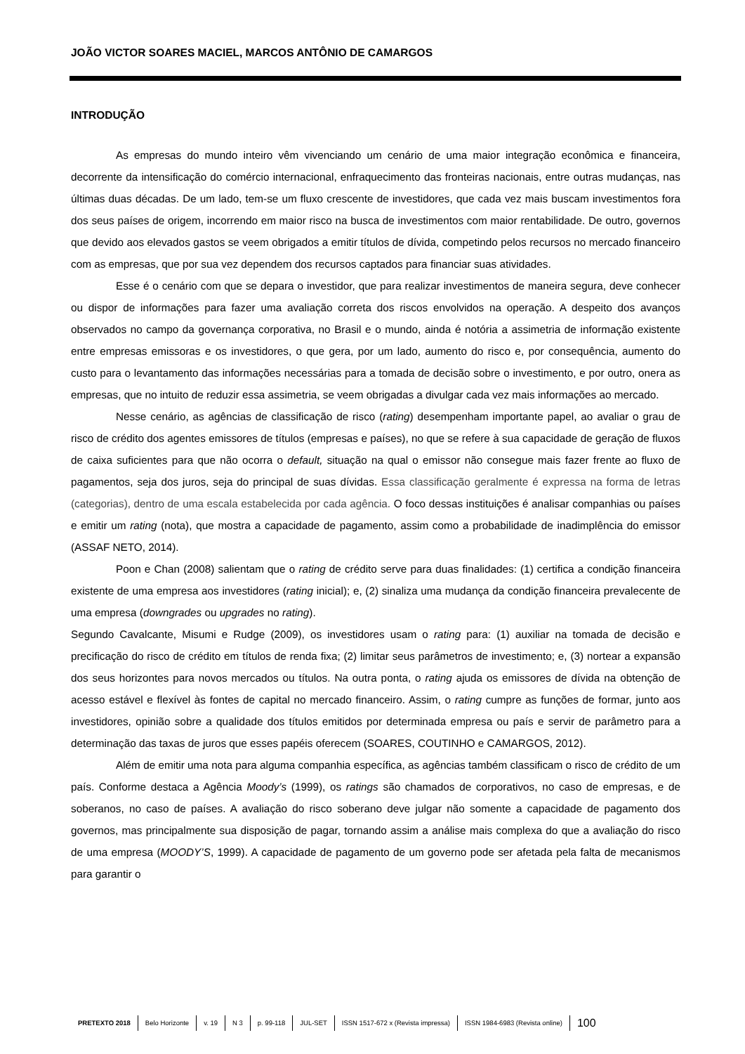JOÃO VICTOR SOARES MACIEL, MARCOS ANTÔNIO DE CAMARGOS
INTRODUÇÃO
As empresas do mundo inteiro vêm vivenciando um cenário de uma maior integração econômica e financeira, decorrente da intensificação do comércio internacional, enfraquecimento das fronteiras nacionais, entre outras mudanças, nas últimas duas décadas. De um lado, tem-se um fluxo crescente de investidores, que cada vez mais buscam investimentos fora dos seus países de origem, incorrendo em maior risco na busca de investimentos com maior rentabilidade. De outro, governos que devido aos elevados gastos se veem obrigados a emitir títulos de dívida, competindo pelos recursos no mercado financeiro com as empresas, que por sua vez dependem dos recursos captados para financiar suas atividades.
Esse é o cenário com que se depara o investidor, que para realizar investimentos de maneira segura, deve conhecer ou dispor de informações para fazer uma avaliação correta dos riscos envolvidos na operação. A despeito dos avanços observados no campo da governança corporativa, no Brasil e o mundo, ainda é notória a assimetria de informação existente entre empresas emissoras e os investidores, o que gera, por um lado, aumento do risco e, por consequência, aumento do custo para o levantamento das informações necessárias para a tomada de decisão sobre o investimento, e por outro, onera as empresas, que no intuito de reduzir essa assimetria, se veem obrigadas a divulgar cada vez mais informações ao mercado.
Nesse cenário, as agências de classificação de risco (rating) desempenham importante papel, ao avaliar o grau de risco de crédito dos agentes emissores de títulos (empresas e países), no que se refere à sua capacidade de geração de fluxos de caixa suficientes para que não ocorra o default, situação na qual o emissor não consegue mais fazer frente ao fluxo de pagamentos, seja dos juros, seja do principal de suas dívidas. Essa classificação geralmente é expressa na forma de letras (categorias), dentro de uma escala estabelecida por cada agência. O foco dessas instituições é analisar companhias ou países e emitir um rating (nota), que mostra a capacidade de pagamento, assim como a probabilidade de inadimplência do emissor (ASSAF NETO, 2014).
Poon e Chan (2008) salientam que o rating de crédito serve para duas finalidades: (1) certifica a condição financeira existente de uma empresa aos investidores (rating inicial); e, (2) sinaliza uma mudança da condição financeira prevalecente de uma empresa (downgrades ou upgrades no rating).
Segundo Cavalcante, Misumi e Rudge (2009), os investidores usam o rating para: (1) auxiliar na tomada de decisão e precificação do risco de crédito em títulos de renda fixa; (2) limitar seus parâmetros de investimento; e, (3) nortear a expansão dos seus horizontes para novos mercados ou títulos. Na outra ponta, o rating ajuda os emissores de dívida na obtenção de acesso estável e flexível às fontes de capital no mercado financeiro. Assim, o rating cumpre as funções de formar, junto aos investidores, opinião sobre a qualidade dos títulos emitidos por determinada empresa ou país e servir de parâmetro para a determinação das taxas de juros que esses papéis oferecem (SOARES, COUTINHO e CAMARGOS, 2012).
Além de emitir uma nota para alguma companhia específica, as agências também classificam o risco de crédito de um país. Conforme destaca a Agência Moody’s (1999), os ratings são chamados de corporativos, no caso de empresas, e de soberanos, no caso de países. A avaliação do risco soberano deve julgar não somente a capacidade de pagamento dos governos, mas principalmente sua disposição de pagar, tornando assim a análise mais complexa do que a avaliação do risco de uma empresa (MOODY’S, 1999). A capacidade de pagamento de um governo pode ser afetada pela falta de mecanismos para garantir o
PRETEXTO 2018 Belo Horizonte v. 19 N 3 p. 99-118 JUL-SET ISSN 1517-672 x (Revista impressa) ISSN 1984-6983 (Revista online) 100